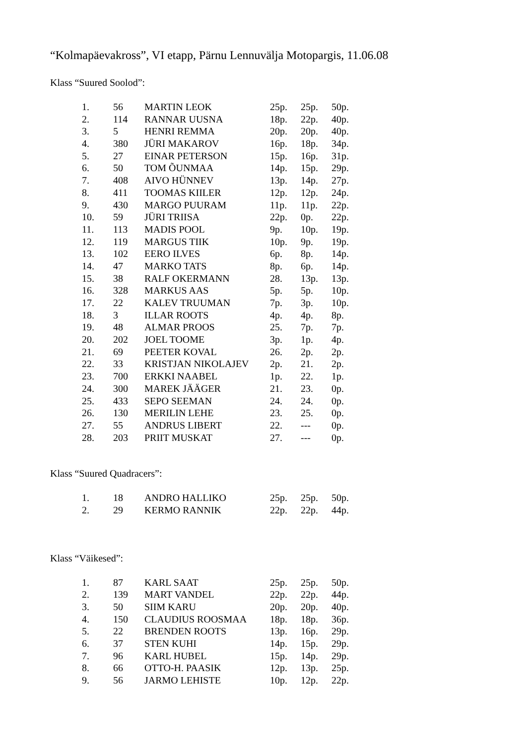“Kolmapäevakross”, VI etapp, Pärnu Lennuvälja Motopargis, 11.06.08
Klass “Suured Soolod”:
| 1. | 56 | MARTIN LEOK | 25p. | 25p. | 50p. |
| 2. | 114 | RANNAR UUSNA | 18p. | 22p. | 40p. |
| 3. | 5 | HENRI REMMA | 20p. | 20p. | 40p. |
| 4. | 380 | JÜRI MAKAROV | 16p. | 18p. | 34p. |
| 5. | 27 | EINAR PETERSON | 15p. | 16p. | 31p. |
| 6. | 50 | TOM ÕUNMAA | 14p. | 15p. | 29p. |
| 7. | 408 | AIVO HÜNNEV | 13p. | 14p. | 27p. |
| 8. | 411 | TOOMAS KIILER | 12p. | 12p. | 24p. |
| 9. | 430 | MARGO PUURAM | 11p. | 11p. | 22p. |
| 10. | 59 | JÜRI TRIISA | 22p. | 0p. | 22p. |
| 11. | 113 | MADIS POOL | 9p. | 10p. | 19p. |
| 12. | 119 | MARGUS TIIK | 10p. | 9p. | 19p. |
| 13. | 102 | EERO ILVES | 6p. | 8p. | 14p. |
| 14. | 47 | MARKO TATS | 8p. | 6p. | 14p. |
| 15. | 38 | RALF OKERMANN | 28. | 13p. | 13p. |
| 16. | 328 | MARKUS AAS | 5p. | 5p. | 10p. |
| 17. | 22 | KALEV TRUUMAN | 7p. | 3p. | 10p. |
| 18. | 3 | ILLAR ROOTS | 4p. | 4p. | 8p. |
| 19. | 48 | ALMAR PROOS | 25. | 7p. | 7p. |
| 20. | 202 | JOEL TOOME | 3p. | 1p. | 4p. |
| 21. | 69 | PEETER KOVAL | 26. | 2p. | 2p. |
| 22. | 33 | KRISTJAN NIKOLAJEV | 2p. | 21. | 2p. |
| 23. | 700 | ERKKI NAABEL | 1p. | 22. | 1p. |
| 24. | 300 | MAREK JÄÄGER | 21. | 23. | 0p. |
| 25. | 433 | SEPO SEEMAN | 24. | 24. | 0p. |
| 26. | 130 | MERILIN LEHE | 23. | 25. | 0p. |
| 27. | 55 | ANDRUS LIBERT | 22. | --- | 0p. |
| 28. | 203 | PRIIT MUSKAT | 27. | --- | 0p. |
Klass “Suured Quadracers”:
| 1. | 18 | ANDRO HALLIKO | 25p. | 25p. | 50p. |
| 2. | 29 | KERMO RANNIK | 22p. | 22p. | 44p. |
Klass “Väikesed”:
| 1. | 87 | KARL SAAT | 25p. | 25p. | 50p. |
| 2. | 139 | MART VANDEL | 22p. | 22p. | 44p. |
| 3. | 50 | SIIM KARU | 20p. | 20p. | 40p. |
| 4. | 150 | CLAUDIUS ROOSMAA | 18p. | 18p. | 36p. |
| 5. | 22 | BRENDEN ROOTS | 13p. | 16p. | 29p. |
| 6. | 37 | STEN KUHI | 14p. | 15p. | 29p. |
| 7. | 96 | KARL HUBEL | 15p. | 14p. | 29p. |
| 8. | 66 | OTTO-H. PAASIK | 12p. | 13p. | 25p. |
| 9. | 56 | JARMO LEHISTE | 10p. | 12p. | 22p. |